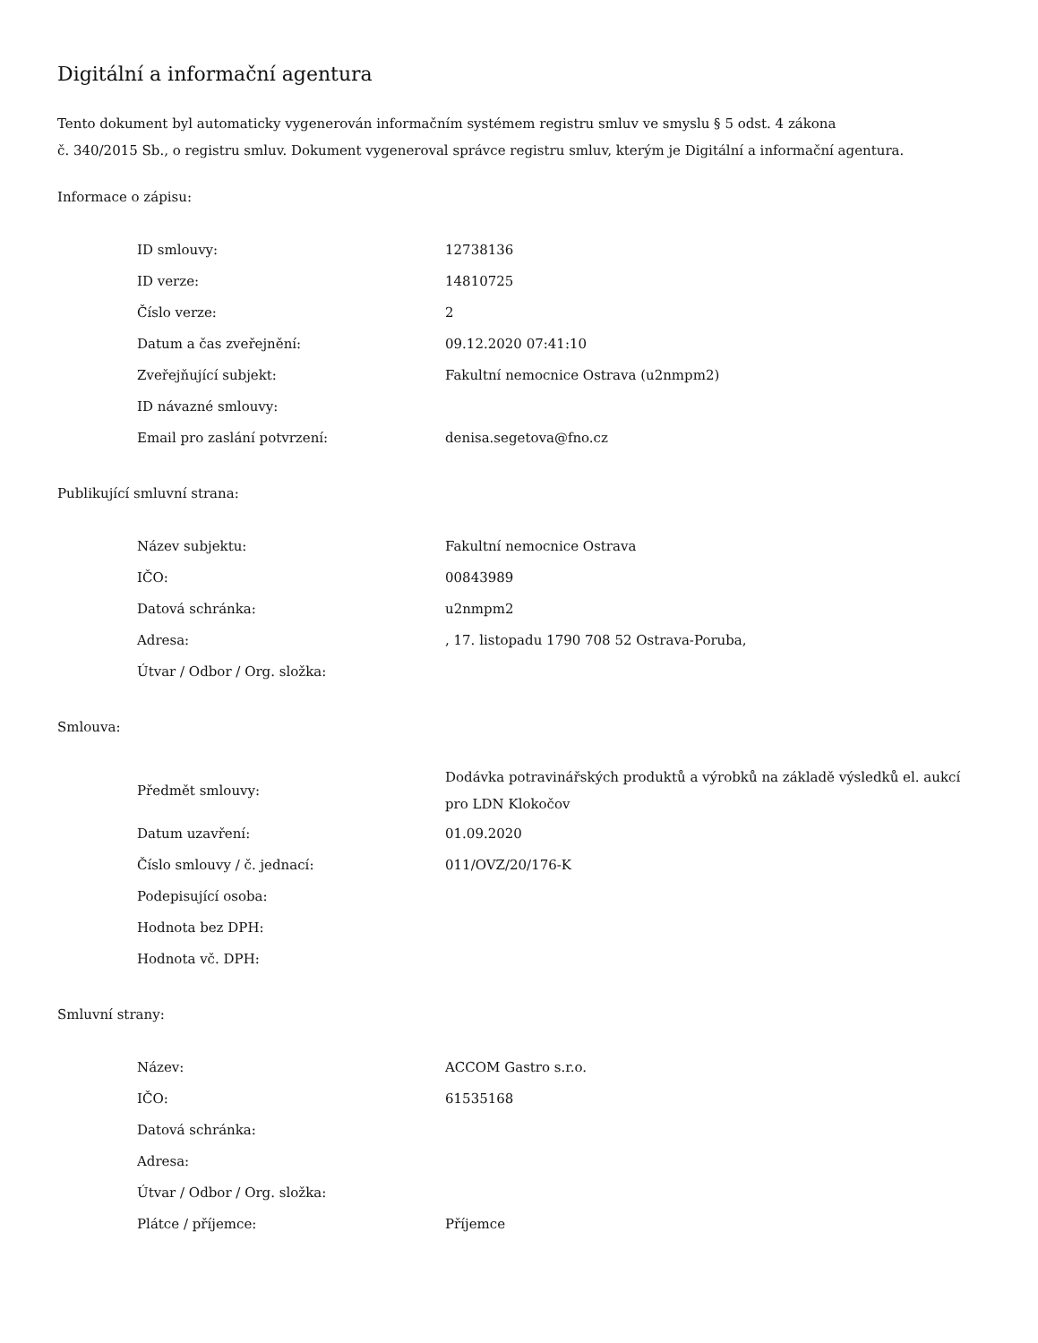Digitální a informační agentura
Tento dokument byl automaticky vygenerován informačním systémem registru smluv ve smyslu § 5 odst. 4 zákona
č. 340/2015 Sb., o registru smluv. Dokument vygeneroval správce registru smluv, kterým je Digitální a informační agentura.
Informace o zápisu:
| ID smlouvy: | 12738136 |
| ID verze: | 14810725 |
| Číslo verze: | 2 |
| Datum a čas zveřejnění: | 09.12.2020 07:41:10 |
| Zveřejňující subjekt: | Fakultní nemocnice Ostrava (u2nmpm2) |
| ID návazné smlouvy: | |
| Email pro zaslání potvrzení: | denisa.segetova@fno.cz |
Publikující smluvní strana:
| Název subjektu: | Fakultní nemocnice Ostrava |
| IČO: | 00843989 |
| Datová schránka: | u2nmpm2 |
| Adresa: | , 17. listopadu 1790 708 52 Ostrava-Poruba, |
| Útvar / Odbor / Org. složka: | |
Smlouva:
| Předmět smlouvy: | Dodávka potravinářských produktů a výrobků na základě výsledků el. aukcí pro LDN Klokočov |
| Datum uzavření: | 01.09.2020 |
| Číslo smlouvy / č. jednací: | 011/OVZ/20/176-K |
| Podepisující osoba: | |
| Hodnota bez DPH: | |
| Hodnota vč. DPH: | |
Smluvní strany:
| Název: | ACCOM Gastro s.r.o. |
| IČO: | 61535168 |
| Datová schránka: | |
| Adresa: | |
| Útvar / Odbor / Org. složka: | |
| Plátce / příjemce: | Příjemce |